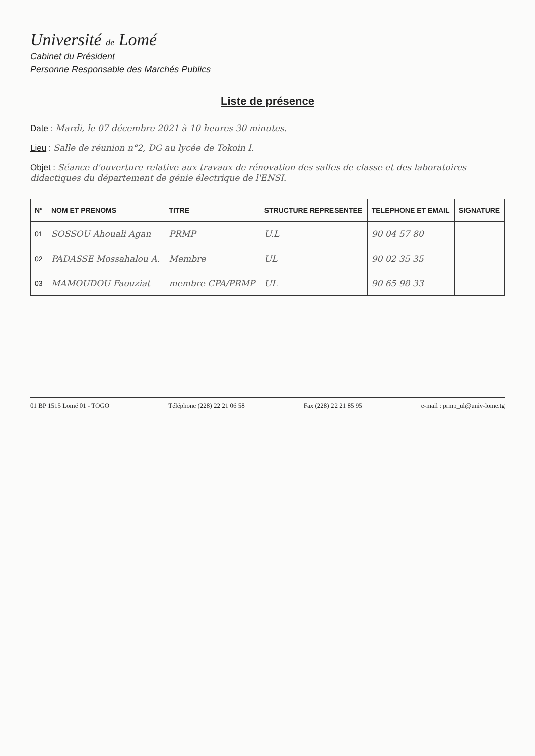Université de Lomé
Cabinet du Président
Personne Responsable des Marchés Publics
Liste de présence
Date : Mardi, le 07 décembre 2021 à 10 heures 30 minutes.
Lieu : Salle de réunion n°2, DG au lycée de Tokoin I.
Objet : Séance d'ouverture relative aux travaux de rénovation des salles de classe et des laboratoires didactiques du département de génie électrique de l'ENSI.
| N° | NOM ET PRENOMS | TITRE | STRUCTURE REPRESENTEE | TELEPHONE ET EMAIL | SIGNATURE |
| --- | --- | --- | --- | --- | --- |
| 01 | SOSSOU Ahouali Agan | PRMP | U.L | 90 04 57 80 | |
| 02 | PADASSE Mossahalou A. | Membre | UL | 90 02 35 35 | |
| 03 | MAMOUDOU Faouziat | membre CPA/PRMP | UL | 90 65 98 33 | |
01 BP 1515 Lomé 01 - TOGO Téléphone (228) 22 21 06 58 Fax (228) 22 21 85 95 e-mail : prmp_ul@univ-lome.tg